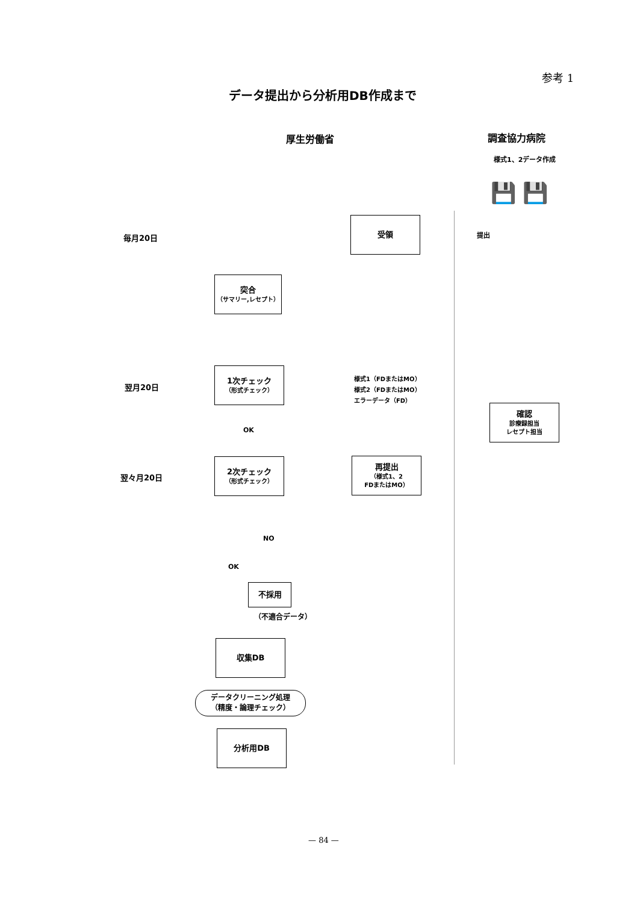参考 1
データ提出から分析用DB作成まで
厚生労働省 調査協力病院
様式1、2データ作成
💾 💾
毎月20日
翌月20日
翌々月20日
受領
提出
突合
（サマリー,レセプト）
1次チェック
（形式チェック）
様式1（FDまたはMO）
様式2（FDまたはMO）
エラーデータ（FD）
確認
診療録担当
レセプト担当
OK
2次チェック
（形式チェック）
再提出
（様式1、2
FDまたはMO）
NO
OK
不採用
（不適合データ）
収集DB
データクリーニング処理
（精度・論理チェック）
分析用DB
— 84 —